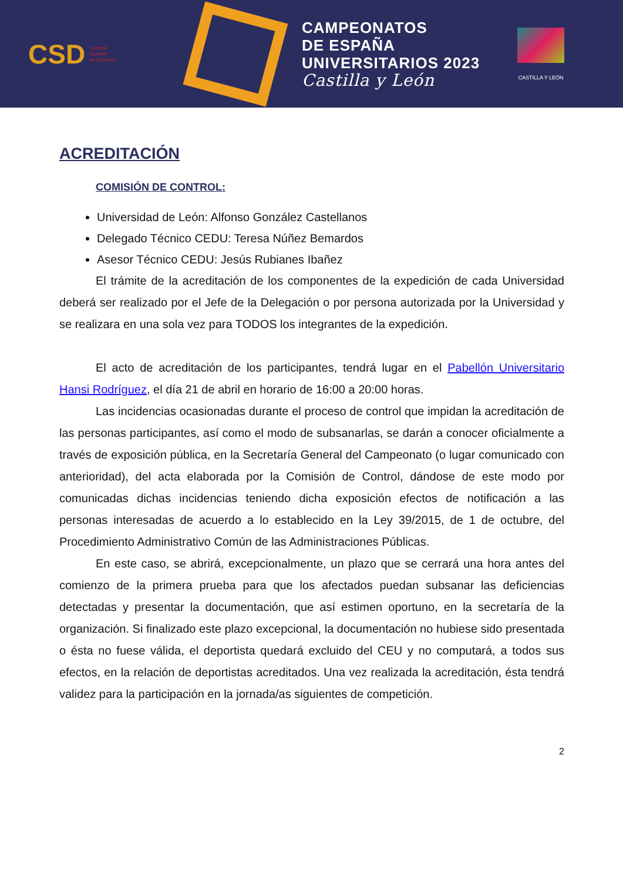CSD Consejo
Superior
de Deportes
CAMPEONATOS
DE ESPAÑA
UNIVERSITARIOS 2023
Castilla y León
CASTILLA Y LEÓN
ACREDITACIÓN
COMISIÓN DE CONTROL:
Universidad de León: Alfonso González Castellanos
Delegado Técnico CEDU: Teresa Núñez Bemardos
Asesor Técnico CEDU: Jesús Rubianes Ibañez
El trámite de la acreditación de los componentes de la expedición de cada Universidad deberá ser realizado por el Jefe de la Delegación o por persona autorizada por la Universidad y se realizara en una sola vez para TODOS los integrantes de la expedición.
El acto de acreditación de los participantes, tendrá lugar en el Pabellón Universitario Hansi Rodríguez, el día 21 de abril en horario de 16:00 a 20:00 horas.
Las incidencias ocasionadas durante el proceso de control que impidan la acreditación de las personas participantes, así como el modo de subsanarlas, se darán a conocer oficialmente a través de exposición pública, en la Secretaría General del Campeonato (o lugar comunicado con anterioridad), del acta elaborada por la Comisión de Control, dándose de este modo por comunicadas dichas incidencias teniendo dicha exposición efectos de notificación a las personas interesadas de acuerdo a lo establecido en la Ley 39/2015, de 1 de octubre, del Procedimiento Administrativo Común de las Administraciones Públicas.
En este caso, se abrirá, excepcionalmente, un plazo que se cerrará una hora antes del comienzo de la primera prueba para que los afectados puedan subsanar las deficiencias detectadas y presentar la documentación, que así estimen oportuno, en la secretaría de la organización. Si finalizado este plazo excepcional, la documentación no hubiese sido presentada o ésta no fuese válida, el deportista quedará excluido del CEU y no computará, a todos sus efectos, en la relación de deportistas acreditados. Una vez realizada la acreditación, ésta tendrá validez para la participación en la jornada/as siguientes de competición.
2